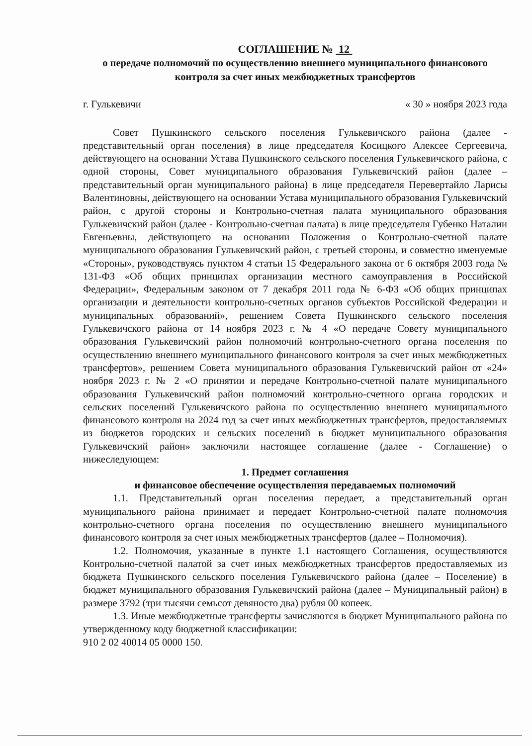СОГЛАШЕНИЕ № 12
о передаче полномочий по осуществлению внешнего муниципального финансового контроля за счет иных межбюджетных трансфертов
г. Гулькевичи « 30 » ноября 2023 года
Совет Пушкинского сельского поселения Гулькевичского района (далее - представительный орган поселения) в лице председателя Косицкого Алексее Сергеевича, действующего на основании Устава Пушкинского сельского поселения Гулькевичского района, с одной стороны, Совет муниципального образования Гулькевичский район (далее – представительный орган муниципального района) в лице председателя Перевертайло Ларисы Валентиновны, действующего на основании Устава муниципального образования Гулькевичский район, с другой стороны и Контрольно-счетная палата муниципального образования Гулькевичский район (далее - Контрольно-счетная палата) в лице председателя Губенко Наталии Евгеньевны, действующего на основании Положения о Контрольно-счетной палате муниципального образования Гулькевичский район, с третьей стороны, и совместно именуемые «Стороны», руководствуясь пунктом 4 статьи 15 Федерального закона от 6 октября 2003 года № 131-ФЗ «Об общих принципах организации местного самоуправления в Российской Федерации», Федеральным законом от 7 декабря 2011 года № 6-ФЗ «Об общих принципах организации и деятельности контрольно-счетных органов субъектов Российской Федерации и муниципальных образований», решением Совета Пушкинского сельского поселения Гулькевичского района от 14 ноября 2023 г. № 4 «О передаче Совету муниципального образования Гулькевичский район полномочий контрольно-счетного органа поселения по осуществлению внешнего муниципального финансового контроля за счет иных межбюджетных трансфертов», решением Совета муниципального образования Гулькевичский район от «24» ноября 2023 г. № 2 «О принятии и передаче Контрольно-счетной палате муниципального образования Гулькевичский район полномочий контрольно-счетного органа городских и сельских поселений Гулькевичского района по осуществлению внешнего муниципального финансового контроля на 2024 год за счет иных межбюджетных трансфертов, предоставляемых из бюджетов городских и сельских поселений в бюджет муниципального образования Гулькевичский район» заключили настоящее соглашение (далее - Соглашение) о нижеследующем:
1. Предмет соглашения
и финансовое обеспечение осуществления передаваемых полномочий
1.1. Представительный орган поселения передает, а представительный орган муниципального района принимает и передает Контрольно-счетной палате полномочия контрольно-счетного органа поселения по осуществлению внешнего муниципального финансового контроля за счет иных межбюджетных трансфертов (далее – Полномочия).
1.2. Полномочия, указанные в пункте 1.1 настоящего Соглашения, осуществляются Контрольно-счетной палатой за счет иных межбюджетных трансфертов предоставляемых из бюджета Пушкинского сельского поселения Гулькевичского района (далее – Поселение) в бюджет муниципального образования Гулькевичский района (далее – Муниципальный район) в размере 3792 (три тысячи семьсот девяносто два) рубля 00 копеек.
1.3. Иные межбюджетные трансферты зачисляются в бюджет Муниципального района по утвержденному коду бюджетной классификации:
910 2 02 40014 05 0000 150.